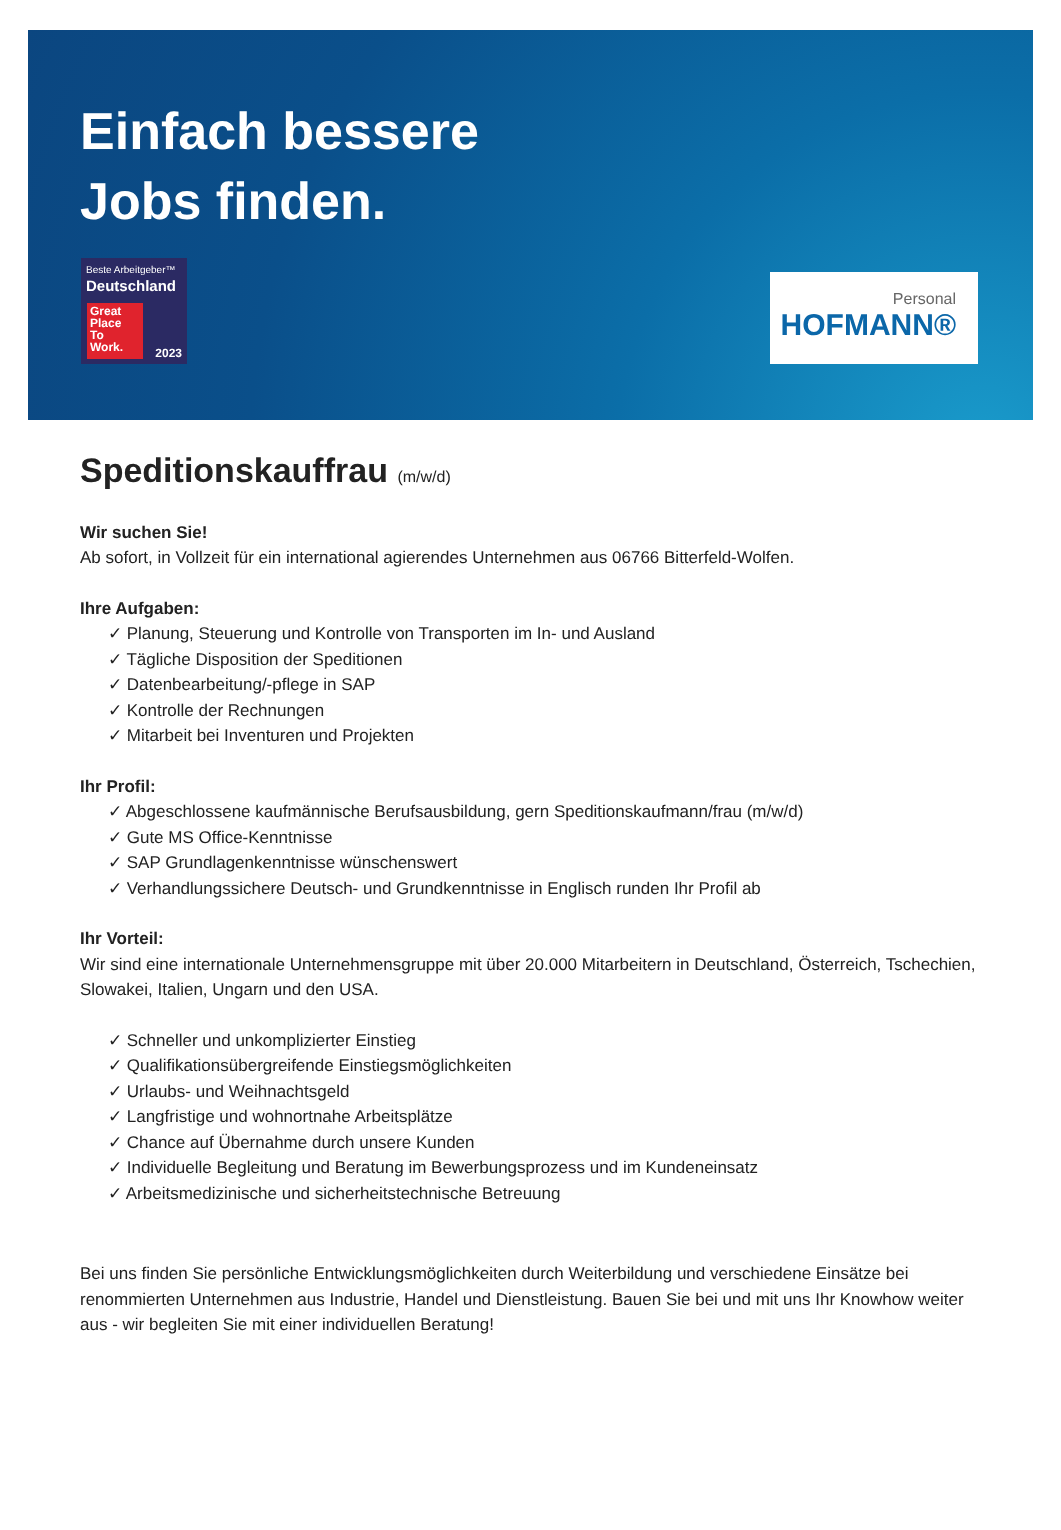Einfach bessere
Jobs finden.
Beste Arbeitgeber™
Deutschland
Great
Place
To
Work.
2023
Personal
HOFMANN®
Speditionskauffrau (m/w/d)
Wir suchen Sie!
Ab sofort, in Vollzeit für ein international agierendes Unternehmen aus 06766 Bitterfeld-Wolfen.
Ihre Aufgaben:
✓ Planung, Steuerung und Kontrolle von Transporten im In- und Ausland
✓ Tägliche Disposition der Speditionen
✓ Datenbearbeitung/-pflege in SAP
✓ Kontrolle der Rechnungen
✓ Mitarbeit bei Inventuren und Projekten
Ihr Profil:
✓ Abgeschlossene kaufmännische Berufsausbildung, gern Speditionskaufmann/frau (m/w/d)
✓ Gute MS Office-Kenntnisse
✓ SAP Grundlagenkenntnisse wünschenswert
✓ Verhandlungssichere Deutsch- und Grundkenntnisse in Englisch runden Ihr Profil ab
Ihr Vorteil:
Wir sind eine internationale Unternehmensgruppe mit über 20.000 Mitarbeitern in Deutschland, Österreich, Tschechien, Slowakei, Italien, Ungarn und den USA.
✓ Schneller und unkomplizierter Einstieg
✓ Qualifikationsübergreifende Einstiegsmöglichkeiten
✓ Urlaubs- und Weihnachtsgeld
✓ Langfristige und wohnortnahe Arbeitsplätze
✓ Chance auf Übernahme durch unsere Kunden
✓ Individuelle Begleitung und Beratung im Bewerbungsprozess und im Kundeneinsatz
✓ Arbeitsmedizinische und sicherheitstechnische Betreuung
Bei uns finden Sie persönliche Entwicklungsmöglichkeiten durch Weiterbildung und verschiedene Einsätze bei renommierten Unternehmen aus Industrie, Handel und Dienstleistung. Bauen Sie bei und mit uns Ihr Knowhow weiter aus - wir begleiten Sie mit einer individuellen Beratung!